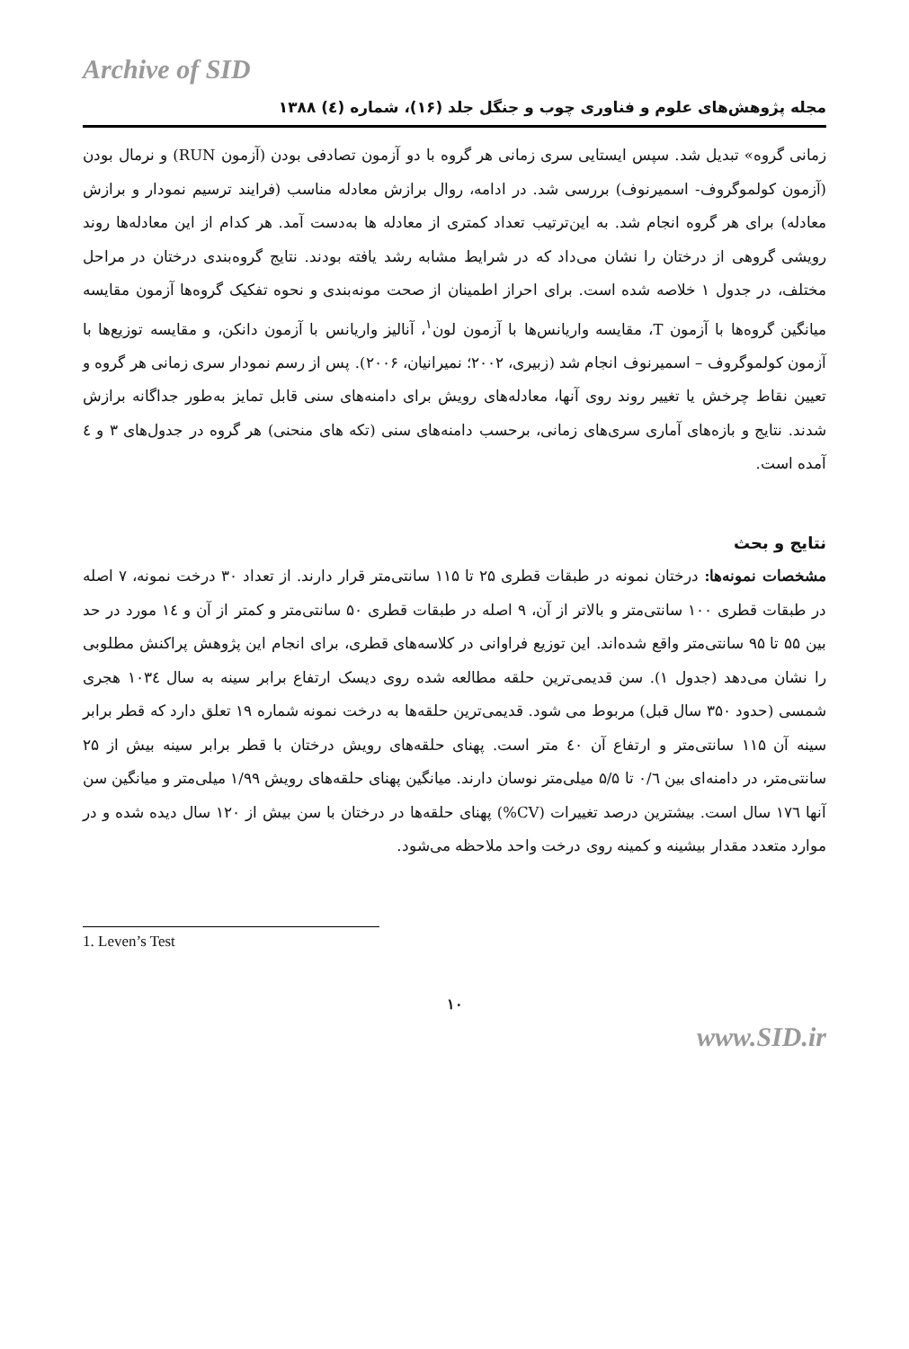Archive of SID
مجله پژوهش‌های علوم و فناوری چوب و جنگل جلد (۱۶)، شماره (٤) ۱۳۸۸
زمانی گروه» تبدیل شد. سپس ایستایی سری زمانی هر گروه با دو آزمون تصادفی بودن (آزمون RUN) و نرمال بودن (آزمون کولموگروف- اسمیرنوف) بررسی شد. در ادامه، روال برازش معادله مناسب (فرایند ترسیم نمودار و برازش معادله) برای هر گروه انجام شد. به این‌ترتیب تعداد کمتری از معادله ها به‌دست آمد. هر کدام از این معادله‌ها روند رویشی گروهی از درختان را نشان می‌داد که در شرایط مشابه رشد یافته بودند. نتایج گروه‌بندی درختان در مراحل مختلف، در جدول ۱ خلاصه شده است. برای احراز اطمینان از صحت مونه‌بندی و نحوه تفکیک گروه‌ها آزمون مقایسه میانگین گروه‌ها با آزمون T، مقایسه واریانس‌ها با آزمون لون<sup>۱</sup>، آنالیز واریانس با آزمون دانکن، و مقایسه توزیع‌ها با آزمون کولموگروف – اسمیرنوف انجام شد (زبیری، ۲۰۰۲؛ نمیرانیان، ۲۰۰۶). پس از رسم نمودار سری زمانی هر گروه و تعیین نقاط چرخش یا تغییر روند روی آنها، معادله‌های رویش برای دامنه‌های سنی قابل تمایز به‌طور جداگانه برازش شدند. نتایج و بازه‌های آماری سری‌های زمانی، برحسب دامنه‌های سنی (تکه های منحنی) هر گروه در جدول‌های ۳ و ٤ آمده است.
نتایج و بحث
مشخصات نمونه‌ها: درختان نمونه در طبقات قطری ۲۵ تا ۱۱۵ سانتی‌متر قرار دارند. از تعداد ۳۰ درخت نمونه، ۷ اصله در طبقات قطری ۱۰۰ سانتی‌متر و بالاتر از آن، ۹ اصله در طبقات قطری ۵۰ سانتی‌متر و کمتر از آن و ١٤ مورد در حد بین ۵۵ تا ۹۵ سانتی‌متر واقع شده‌اند. این توزیع فراوانی در کلاسه‌های قطری، برای انجام این پژوهش پراکنش مطلوبی را نشان می‌دهد (جدول ۱). سن قدیمی‌ترین حلقه مطالعه شده روی دیسک ارتفاع برابر سینه به سال ۱۰۳٤ هجری شمسی (حدود ۳۵۰ سال قبل) مربوط می شود. قدیمی‌ترین حلقه‌ها به درخت نمونه شماره ۱۹ تعلق دارد که قطر برابر سینه آن ۱۱۵ سانتی‌متر و ارتفاع آن ٤۰ متر است. پهنای حلقه‌های رویش درختان با قطر برابر سینه بیش از ۲۵ سانتی‌متر، در دامنه‌ای بین ۰/٦ تا ۵/۵ میلی‌متر نوسان دارند. میانگین پهنای حلقه‌های رویش ۱/۹۹ میلی‌متر و میانگین سن آنها ۱۷٦ سال است. بیشترین درصد تغییرات (CV%) پهنای حلقه‌ها در درختان با سن بیش از ۱۲۰ سال دیده شده و در موارد متعدد مقدار بیشینه و کمینه روی درخت واحد ملاحظه می‌شود.
1. Leven’s Test
۱۰
www.SID.ir